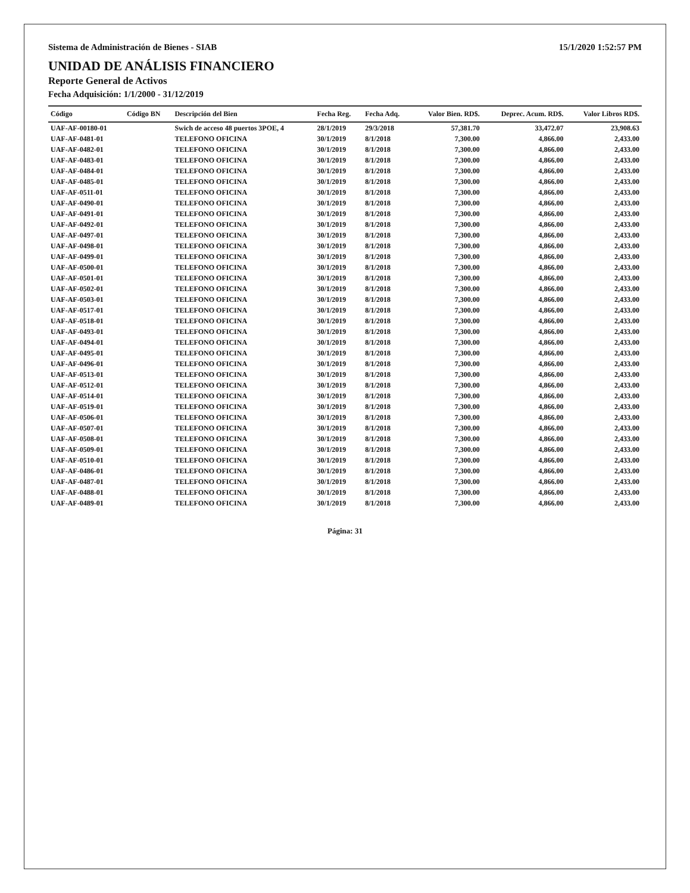Sistema de Administración de Bienes - SIAB 15/1/2020 1:52:57 PM
UNIDAD DE ANÁLISIS FINANCIERO
Reporte General de Activos
Fecha Adquisición: 1/1/2000 - 31/12/2019
| Código | Código BN | Descripción del Bien | Fecha Reg. | Fecha Adq. | Valor Bien. RD$. | Deprec. Acum. RD$. | Valor Libros RD$. |
| --- | --- | --- | --- | --- | --- | --- | --- |
| UAF-AF-00180-01 | | Swich de acceso 48 puertos 3POE, 4 | 28/1/2019 | 29/3/2018 | 57,381.70 | 33,472.07 | 23,908.63 |
| UAF-AF-0481-01 | | TELEFONO OFICINA | 30/1/2019 | 8/1/2018 | 7,300.00 | 4,866.00 | 2,433.00 |
| UAF-AF-0482-01 | | TELEFONO OFICINA | 30/1/2019 | 8/1/2018 | 7,300.00 | 4,866.00 | 2,433.00 |
| UAF-AF-0483-01 | | TELEFONO OFICINA | 30/1/2019 | 8/1/2018 | 7,300.00 | 4,866.00 | 2,433.00 |
| UAF-AF-0484-01 | | TELEFONO OFICINA | 30/1/2019 | 8/1/2018 | 7,300.00 | 4,866.00 | 2,433.00 |
| UAF-AF-0485-01 | | TELEFONO OFICINA | 30/1/2019 | 8/1/2018 | 7,300.00 | 4,866.00 | 2,433.00 |
| UAF-AF-0511-01 | | TELEFONO OFICINA | 30/1/2019 | 8/1/2018 | 7,300.00 | 4,866.00 | 2,433.00 |
| UAF-AF-0490-01 | | TELEFONO OFICINA | 30/1/2019 | 8/1/2018 | 7,300.00 | 4,866.00 | 2,433.00 |
| UAF-AF-0491-01 | | TELEFONO OFICINA | 30/1/2019 | 8/1/2018 | 7,300.00 | 4,866.00 | 2,433.00 |
| UAF-AF-0492-01 | | TELEFONO OFICINA | 30/1/2019 | 8/1/2018 | 7,300.00 | 4,866.00 | 2,433.00 |
| UAF-AF-0497-01 | | TELEFONO OFICINA | 30/1/2019 | 8/1/2018 | 7,300.00 | 4,866.00 | 2,433.00 |
| UAF-AF-0498-01 | | TELEFONO OFICINA | 30/1/2019 | 8/1/2018 | 7,300.00 | 4,866.00 | 2,433.00 |
| UAF-AF-0499-01 | | TELEFONO OFICINA | 30/1/2019 | 8/1/2018 | 7,300.00 | 4,866.00 | 2,433.00 |
| UAF-AF-0500-01 | | TELEFONO OFICINA | 30/1/2019 | 8/1/2018 | 7,300.00 | 4,866.00 | 2,433.00 |
| UAF-AF-0501-01 | | TELEFONO OFICINA | 30/1/2019 | 8/1/2018 | 7,300.00 | 4,866.00 | 2,433.00 |
| UAF-AF-0502-01 | | TELEFONO OFICINA | 30/1/2019 | 8/1/2018 | 7,300.00 | 4,866.00 | 2,433.00 |
| UAF-AF-0503-01 | | TELEFONO OFICINA | 30/1/2019 | 8/1/2018 | 7,300.00 | 4,866.00 | 2,433.00 |
| UAF-AF-0517-01 | | TELEFONO OFICINA | 30/1/2019 | 8/1/2018 | 7,300.00 | 4,866.00 | 2,433.00 |
| UAF-AF-0518-01 | | TELEFONO OFICINA | 30/1/2019 | 8/1/2018 | 7,300.00 | 4,866.00 | 2,433.00 |
| UAF-AF-0493-01 | | TELEFONO OFICINA | 30/1/2019 | 8/1/2018 | 7,300.00 | 4,866.00 | 2,433.00 |
| UAF-AF-0494-01 | | TELEFONO OFICINA | 30/1/2019 | 8/1/2018 | 7,300.00 | 4,866.00 | 2,433.00 |
| UAF-AF-0495-01 | | TELEFONO OFICINA | 30/1/2019 | 8/1/2018 | 7,300.00 | 4,866.00 | 2,433.00 |
| UAF-AF-0496-01 | | TELEFONO OFICINA | 30/1/2019 | 8/1/2018 | 7,300.00 | 4,866.00 | 2,433.00 |
| UAF-AF-0513-01 | | TELEFONO OFICINA | 30/1/2019 | 8/1/2018 | 7,300.00 | 4,866.00 | 2,433.00 |
| UAF-AF-0512-01 | | TELEFONO OFICINA | 30/1/2019 | 8/1/2018 | 7,300.00 | 4,866.00 | 2,433.00 |
| UAF-AF-0514-01 | | TELEFONO OFICINA | 30/1/2019 | 8/1/2018 | 7,300.00 | 4,866.00 | 2,433.00 |
| UAF-AF-0519-01 | | TELEFONO OFICINA | 30/1/2019 | 8/1/2018 | 7,300.00 | 4,866.00 | 2,433.00 |
| UAF-AF-0506-01 | | TELEFONO OFICINA | 30/1/2019 | 8/1/2018 | 7,300.00 | 4,866.00 | 2,433.00 |
| UAF-AF-0507-01 | | TELEFONO OFICINA | 30/1/2019 | 8/1/2018 | 7,300.00 | 4,866.00 | 2,433.00 |
| UAF-AF-0508-01 | | TELEFONO OFICINA | 30/1/2019 | 8/1/2018 | 7,300.00 | 4,866.00 | 2,433.00 |
| UAF-AF-0509-01 | | TELEFONO OFICINA | 30/1/2019 | 8/1/2018 | 7,300.00 | 4,866.00 | 2,433.00 |
| UAF-AF-0510-01 | | TELEFONO OFICINA | 30/1/2019 | 8/1/2018 | 7,300.00 | 4,866.00 | 2,433.00 |
| UAF-AF-0486-01 | | TELEFONO OFICINA | 30/1/2019 | 8/1/2018 | 7,300.00 | 4,866.00 | 2,433.00 |
| UAF-AF-0487-01 | | TELEFONO OFICINA | 30/1/2019 | 8/1/2018 | 7,300.00 | 4,866.00 | 2,433.00 |
| UAF-AF-0488-01 | | TELEFONO OFICINA | 30/1/2019 | 8/1/2018 | 7,300.00 | 4,866.00 | 2,433.00 |
| UAF-AF-0489-01 | | TELEFONO OFICINA | 30/1/2019 | 8/1/2018 | 7,300.00 | 4,866.00 | 2,433.00 |
Página: 31